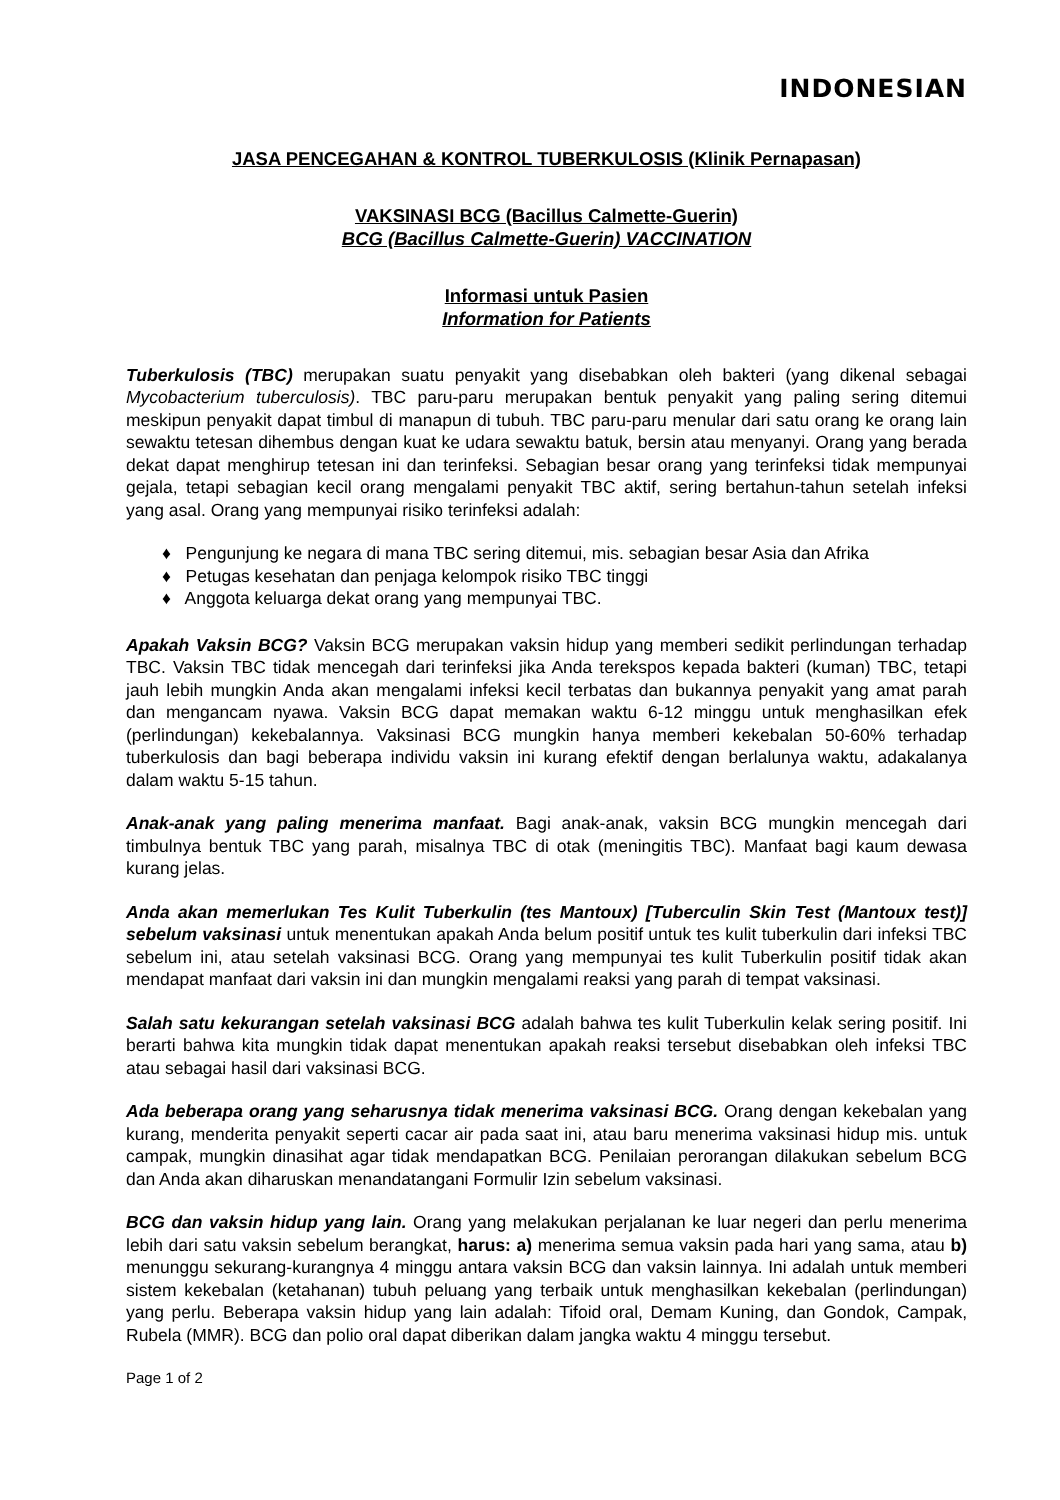INDONESIAN
JASA PENCEGAHAN & KONTROL TUBERKULOSIS (Klinik Pernapasan)
VAKSINASI BCG (Bacillus Calmette-Guerin)
BCG (Bacillus Calmette-Guerin) VACCINATION
Informasi untuk Pasien
Information for Patients
Tuberkulosis (TBC) merupakan suatu penyakit yang disebabkan oleh bakteri (yang dikenal sebagai Mycobacterium tuberculosis). TBC paru-paru merupakan bentuk penyakit yang paling sering ditemui meskipun penyakit dapat timbul di manapun di tubuh. TBC paru-paru menular dari satu orang ke orang lain sewaktu tetesan dihembus dengan kuat ke udara sewaktu batuk, bersin atau menyanyi. Orang yang berada dekat dapat menghirup tetesan ini dan terinfeksi. Sebagian besar orang yang terinfeksi tidak mempunyai gejala, tetapi sebagian kecil orang mengalami penyakit TBC aktif, sering bertahun-tahun setelah infeksi yang asal. Orang yang mempunyai risiko terinfeksi adalah:
♦ Pengunjung ke negara di mana TBC sering ditemui, mis. sebagian besar Asia dan Afrika
♦ Petugas kesehatan dan penjaga kelompok risiko TBC tinggi
♦ Anggota keluarga dekat orang yang mempunyai TBC.
Apakah Vaksin BCG? Vaksin BCG merupakan vaksin hidup yang memberi sedikit perlindungan terhadap TBC. Vaksin TBC tidak mencegah dari terinfeksi jika Anda terekspos kepada bakteri (kuman) TBC, tetapi jauh lebih mungkin Anda akan mengalami infeksi kecil terbatas dan bukannya penyakit yang amat parah dan mengancam nyawa. Vaksin BCG dapat memakan waktu 6-12 minggu untuk menghasilkan efek (perlindungan) kekebalannya. Vaksinasi BCG mungkin hanya memberi kekebalan 50-60% terhadap tuberkulosis dan bagi beberapa individu vaksin ini kurang efektif dengan berlalunya waktu, adakalanya dalam waktu 5-15 tahun.
Anak-anak yang paling menerima manfaat. Bagi anak-anak, vaksin BCG mungkin mencegah dari timbulnya bentuk TBC yang parah, misalnya TBC di otak (meningitis TBC). Manfaat bagi kaum dewasa kurang jelas.
Anda akan memerlukan Tes Kulit Tuberkulin (tes Mantoux) [Tuberculin Skin Test (Mantoux test)] sebelum vaksinasi untuk menentukan apakah Anda belum positif untuk tes kulit tuberkulin dari infeksi TBC sebelum ini, atau setelah vaksinasi BCG. Orang yang mempunyai tes kulit Tuberkulin positif tidak akan mendapat manfaat dari vaksin ini dan mungkin mengalami reaksi yang parah di tempat vaksinasi.
Salah satu kekurangan setelah vaksinasi BCG adalah bahwa tes kulit Tuberkulin kelak sering positif. Ini berarti bahwa kita mungkin tidak dapat menentukan apakah reaksi tersebut disebabkan oleh infeksi TBC atau sebagai hasil dari vaksinasi BCG.
Ada beberapa orang yang seharusnya tidak menerima vaksinasi BCG. Orang dengan kekebalan yang kurang, menderita penyakit seperti cacar air pada saat ini, atau baru menerima vaksinasi hidup mis. untuk campak, mungkin dinasihat agar tidak mendapatkan BCG. Penilaian perorangan dilakukan sebelum BCG dan Anda akan diharuskan menandatangani Formulir Izin sebelum vaksinasi.
BCG dan vaksin hidup yang lain. Orang yang melakukan perjalanan ke luar negeri dan perlu menerima lebih dari satu vaksin sebelum berangkat, harus: a) menerima semua vaksin pada hari yang sama, atau b) menunggu sekurang-kurangnya 4 minggu antara vaksin BCG dan vaksin lainnya. Ini adalah untuk memberi sistem kekebalan (ketahanan) tubuh peluang yang terbaik untuk menghasilkan kekebalan (perlindungan) yang perlu. Beberapa vaksin hidup yang lain adalah: Tifoid oral, Demam Kuning, dan Gondok, Campak, Rubela (MMR). BCG dan polio oral dapat diberikan dalam jangka waktu 4 minggu tersebut.
Page 1 of 2